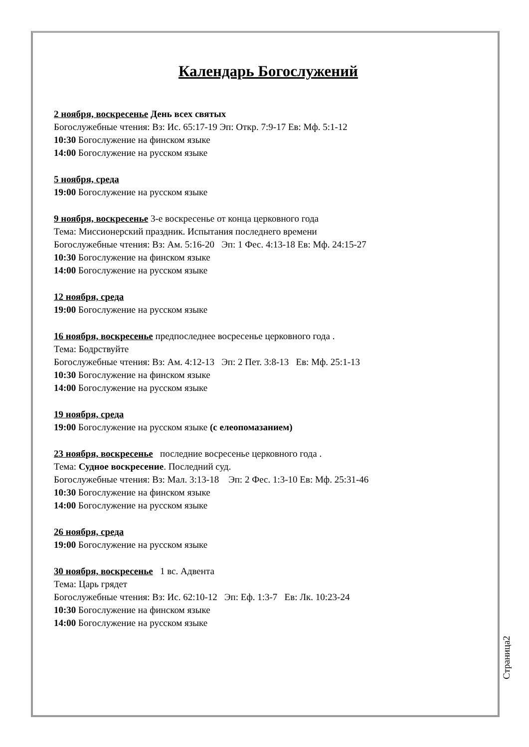Календарь Богослужений
2 ноября, воскресенье День всех святых
Богослужебные чтения: Вз: Ис. 65:17-19 Эп: Откр. 7:9-17 Ев: Мф. 5:1-12
10:30 Богослужение на финском языке
14:00 Богослужение на русском языке
5 ноября, среда
19:00 Богослужение на русском языке
9 ноября, воскресенье 3-е воскресенье от конца церковного года
Тема: Миссионерский праздник. Испытания последнего времени
Богослужебные чтения: Вз: Ам. 5:16-20 Эп: 1 Фес. 4:13-18 Ев: Мф. 24:15-27
10:30 Богослужение на финском языке
14:00 Богослужение на русском языке
12 ноября, среда
19:00 Богослужение на русском языке
16 ноября, воскресенье предпоследнее восресенье церковного года .
Тема: Бодрствуйте
Богослужебные чтения: Вз: Ам. 4:12-13 Эп: 2 Пет. 3:8-13 Ев: Мф. 25:1-13
10:30 Богослужение на финском языке
14:00 Богослужение на русском языке
19 ноября, среда
19:00 Богослужение на русском языке (с елеопомазанием)
23 ноября, воскресенье последние восресенье церковного года .
Тема: Судное воскресение. Последний суд.
Богослужебные чтения: Вз: Мал. 3:13-18 Эп: 2 Фес. 1:3-10 Ев: Мф. 25:31-46
10:30 Богослужение на финском языке
14:00 Богослужение на русском языке
26 ноября, среда
19:00 Богослужение на русском языке
30 ноября, воскресенье 1 вс. Адвента
Тема: Царь грядет
Богослужебные чтения: Вз: Ис. 62:10-12 Эп: Еф. 1:3-7 Ев: Лк. 10:23-24
10:30 Богослужение на финском языке
14:00 Богослужение на русском языке
Страница2